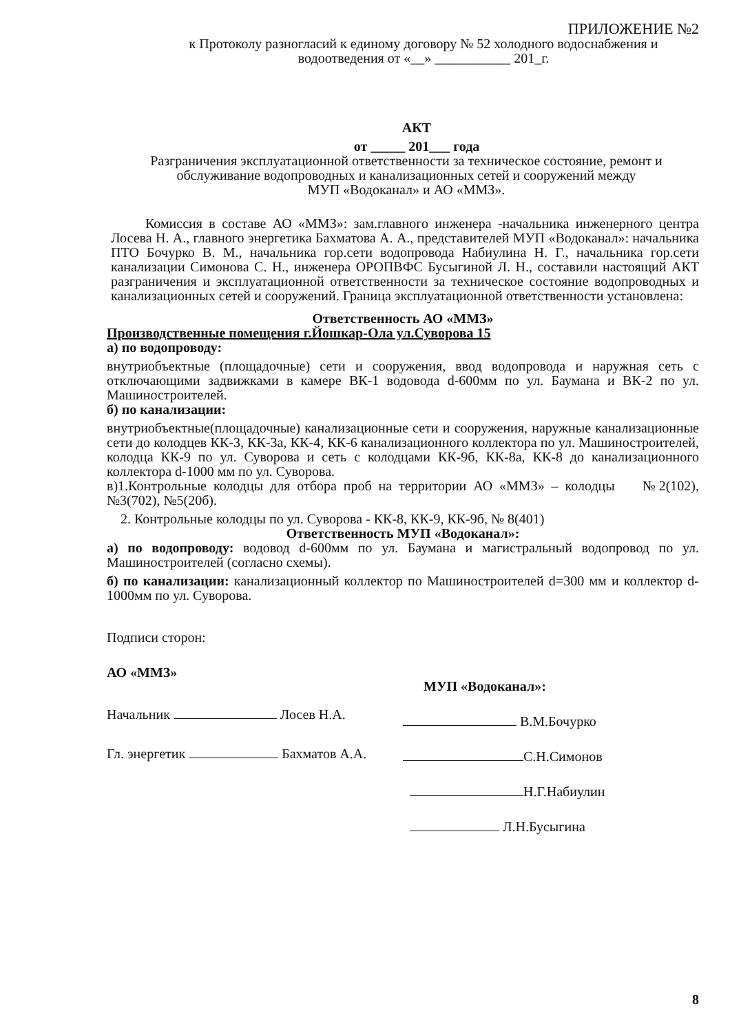ПРИЛОЖЕНИЕ №2
к Протоколу разногласий к единому договору № 52 холодного водоснабжения и водоотведения от «__» ___________ 201_г.
АКТ
от _____ 201___ года
Разграничения эксплуатационной ответственности за техническое состояние, ремонт и обслуживание водопроводных и канализационных сетей и сооружений между
МУП «Водоканал» и АО «ММЗ».
Комиссия в составе АО «ММЗ»: зам.главного инженера -начальника инженерного центра Лосева Н. А., главного энергетика Бахматова А. А., представителей МУП «Водоканал»: начальника ПТО Бочурко В. М., начальника гор.сети водопровода Набиулина Н. Г., начальника гор.сети канализации Симонова С. Н., инженера ОРОПВФС Бусыгиной Л. Н., составили настоящий АКТ разграничения и эксплуатационной ответственности за техническое состояние водопроводных и канализационных сетей и сооружений. Граница эксплуатационной ответственности установлена:
Ответственность АО «ММЗ»
Производственные помещения г.Йошкар-Ола ул.Суворова 15
а) по водопроводу:
внутриобъектные (площадочные) сети и сооружения, ввод водопровода и наружная сеть с отключающими задвижками в камере ВК-1 водовода d-600мм по ул. Баумана и ВК-2 по ул. Машиностроителей.
б) по канализации:
внутриобъектные(площадочные) канализационные сети и сооружения, наружные канализационные сети до колодцев КК-3, КК-3а, КК-4, КК-6 канализационного коллектора по ул. Машиностроителей, колодца КК-9 по ул. Суворова и сеть с колодцами КК-9б, КК-8а, КК-8 до канализационного коллектора d-1000 мм по ул. Суворова.
в)1.Контрольные колодцы для отбора проб на территории АО «ММЗ» – колодцы №2(102), №3(702), №5(20б).
2. Контрольные колодцы по ул. Суворова - КК-8, КК-9, КК-9б, № 8(401)
Ответственность МУП «Водоканал»:
а) по водопроводу: водовод d-600мм по ул. Баумана и магистральный водопровод по ул. Машиностроителей (согласно схемы).
б) по канализации: канализационный коллектор по Машиностроителей d=300 мм и коллектор d-1000мм по ул. Суворова.
Подписи сторон:
АО «ММЗ»
Начальник Лосев Н.А.
Гл. энергетик Бахматов А.А.
МУП «Водоканал»:
В.М.Бочурко
С.Н.Симонов
Н.Г.Набиулин
Л.Н.Бусыгина
8